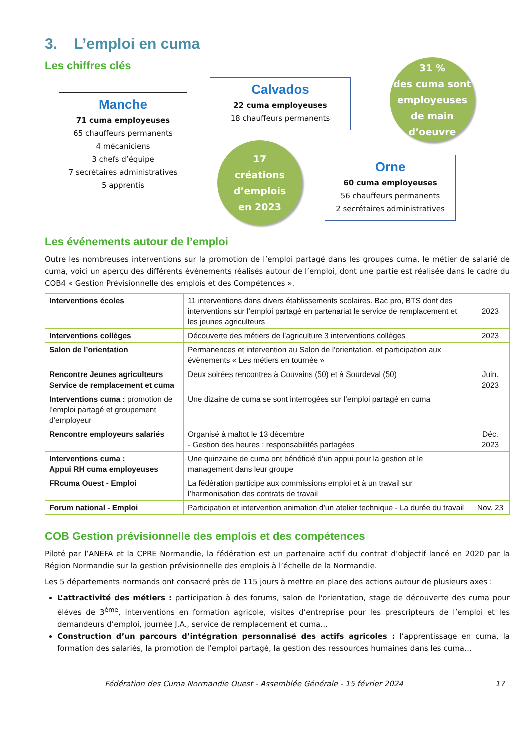3. L’emploi en cuma
Les chiffres clés
Manche
71 cuma employeuses
65 chauffeurs permanents
4 mécaniciens
3 chefs d’équipe
7 secrétaires administratives
5 apprentis
Calvados
22 cuma employeuses
18 chauffeurs permanents
17
créations
d’emplois
en 2023
31 %
des cuma sont employeuses de main d’oeuvre
Orne
60 cuma employeuses
56 chauffeurs permanents
2 secrétaires administratives
Les événements autour de l’emploi
Outre les nombreuses interventions sur la promotion de l’emploi partagé dans les groupes cuma, le métier de salarié de cuma, voici un aperçu des différents évènements réalisés autour de l’emploi, dont une partie est réalisée dans le cadre du COB4 « Gestion Prévisionnelle des emplois et des Compétences ».
| Interventions écoles | 11 interventions dans divers établissements scolaires. Bac pro, BTS dont des interventions sur l’emploi partagé en partenariat le service de remplacement et les jeunes agriculteurs | 2023 |
| Interventions collèges | Découverte des métiers de l’agriculture 3 interventions collèges | 2023 |
| Salon de l’orientation | Permanences et intervention au Salon de l’orientation, et participation aux évènements « Les métiers en tournée » | |
| Rencontre Jeunes agriculteurs Service de remplacement et cuma | Deux soirées rencontres à Couvains (50) et à Sourdeval (50) | Juin. 2023 |
| Interventions cuma : promotion de l’emploi partagé et groupement d’employeur | Une dizaine de cuma se sont interrogées sur l’emploi partagé en cuma | |
| Rencontre employeurs salariés | Organisé à maltot le 13 décembre - Gestion des heures : responsabilités partagées | Déc. 2023 |
| Interventions cuma : Appui RH cuma employeuses | Une quinzaine de cuma ont bénéficié d’un appui pour la gestion et le management dans leur groupe | |
| FRcuma Ouest - Emploi | La fédération participe aux commissions emploi et à un travail sur l’harmonisation des contrats de travail | |
| Forum national - Emploi | Participation et intervention animation d’un atelier technique - La durée du travail | Nov. 23 |
COB Gestion prévisionnelle des emplois et des compétences
Piloté par l’ANEFA et la CPRE Normandie, la fédération est un partenaire actif du contrat d’objectif lancé en 2020 par la Région Normandie sur la gestion prévisionnelle des emplois à l’échelle de la Normandie.
Les 5 départements normands ont consacré près de 115 jours à mettre en place des actions autour de plusieurs axes :
L’attractivité des métiers : participation à des forums, salon de l'orientation, stage de découverte des cuma pour élèves de 3<sup>ème</sup>, interventions en formation agricole, visites d’entreprise pour les prescripteurs de l’emploi et les demandeurs d’emploi, journée J.A., service de remplacement et cuma…
Construction d’un parcours d’intégration personnalisé des actifs agricoles : l’apprentissage en cuma, la formation des salariés, la promotion de l’emploi partagé, la gestion des ressources humaines dans les cuma…
Fédération des Cuma Normandie Ouest - Assemblée Générale - 15 février 2024 17